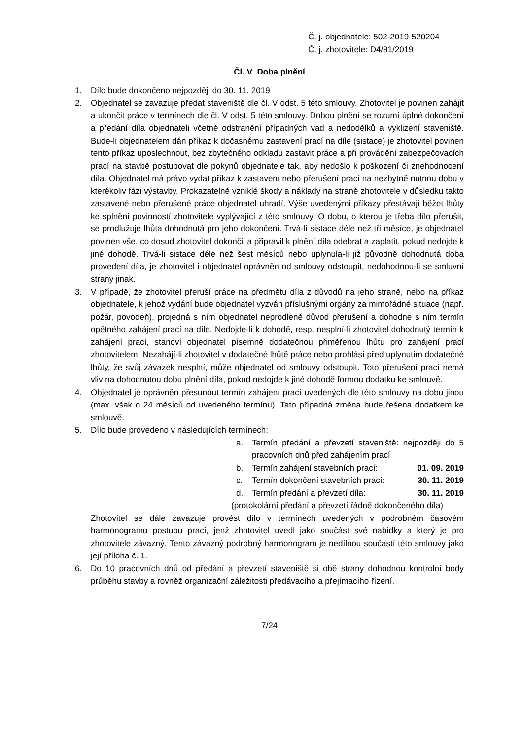Č. j. objednatele: 502-2019-520204
Č. j. zhotovitele: D4/81/2019
Čl. V Doba plnění
1. Dílo bude dokončeno nejpozději do 30. 11. 2019
2. Objednatel se zavazuje předat staveniště dle čl. V odst. 5 této smlouvy. Zhotovitel je povinen zahájit a ukončit práce v termínech dle čl. V odst. 5 této smlouvy. Dobou plnění se rozumí úplné dokončení a předání díla objednateli včetně odstranění případných vad a nedodělků a vyklizení staveniště. Bude-li objednatelem dán příkaz k dočasnému zastavení prací na díle (sistace) je zhotovitel povinen tento příkaz uposlechnout, bez zbytečného odkladu zastavit práce a při provádění zabezpečovacích prací na stavbě postupovat dle pokynů objednatele tak, aby nedošlo k poškození či znehodnocení díla. Objednatel má právo vydat příkaz k zastavení nebo přerušení prací na nezbytně nutnou dobu v kterékoliv fázi výstavby. Prokazatelně vzniklé škody a náklady na straně zhotovitele v důsledku takto zastavené nebo přerušené práce objednatel uhradí. Výše uvedenými příkazy přestávají běžet lhůty ke splnění povinností zhotovitele vyplývající z této smlouvy. O dobu, o kterou je třeba dílo přerušit, se prodlužuje lhůta dohodnutá pro jeho dokončení. Trvá-li sistace déle než tři měsíce, je objednatel povinen vše, co dosud zhotovitel dokončil a připravil k plnění díla odebrat a zaplatit, pokud nedojde k jiné dohodě. Trvá-li sistace déle než šest měsíců nebo uplynula-li již původně dohodnutá doba provedení díla, je zhotovitel i objednatel oprávněn od smlouvy odstoupit, nedohodnou-li se smluvní strany jinak.
3. V případě, že zhotovitel přeruší práce na předmětu díla z důvodů na jeho straně, nebo na příkaz objednatele, k jehož vydání bude objednatel vyzván příslušnými orgány za mimořádné situace (např. požár, povodeň), projedná s ním objednatel neprodleně důvod přerušení a dohodne s ním termín opětného zahájení prací na díle. Nedojde-li k dohodě, resp. nesplní-li zhotovitel dohodnutý termín k zahájení prací, stanoví objednatel písemně dodatečnou přiměřenou lhůtu pro zahájení prací zhotovitelem. Nezahájí-li zhotovitel v dodatečné lhůtě práce nebo prohlásí před uplynutím dodatečné lhůty, že svůj závazek nesplní, může objednatel od smlouvy odstoupit. Toto přerušení prací nemá vliv na dohodnutou dobu plnění díla, pokud nedojde k jiné dohodě formou dodatku ke smlouvě.
4. Objednatel je oprávněn přesunout termín zahájení prací uvedených dle této smlouvy na dobu jinou (max. však o 24 měsíců od uvedeného termínu). Tato případná změna bude řešena dodatkem ke smlouvě.
5. Dílo bude provedeno v následujících termínech:
a. Termín předání a převzetí staveniště: nejpozději do 5 pracovních dnů před zahájením prací
b. Termín zahájení stavebních prací:
01. 09. 2019
c. Termín dokončení stavebních prací:
30. 11. 2019
d. Termín předání a převzetí díla:
30. 11. 2019
(protokolární předání a převzetí řádně dokončeného díla)
Zhotovitel se dále zavazuje provést dílo v termínech uvedených v podrobném časovém harmonogramu postupu prací, jenž zhotovitel uvedl jako součást své nabídky a který je pro zhotovitele závazný. Tento závazný podrobný harmonogram je nedílnou součástí této smlouvy jako její příloha č. 1.
6. Do 10 pracovních dnů od předání a převzetí staveniště si obě strany dohodnou kontrolní body průběhu stavby a rovněž organizační záležitosti předávacího a přejímacího řízení.
7/24